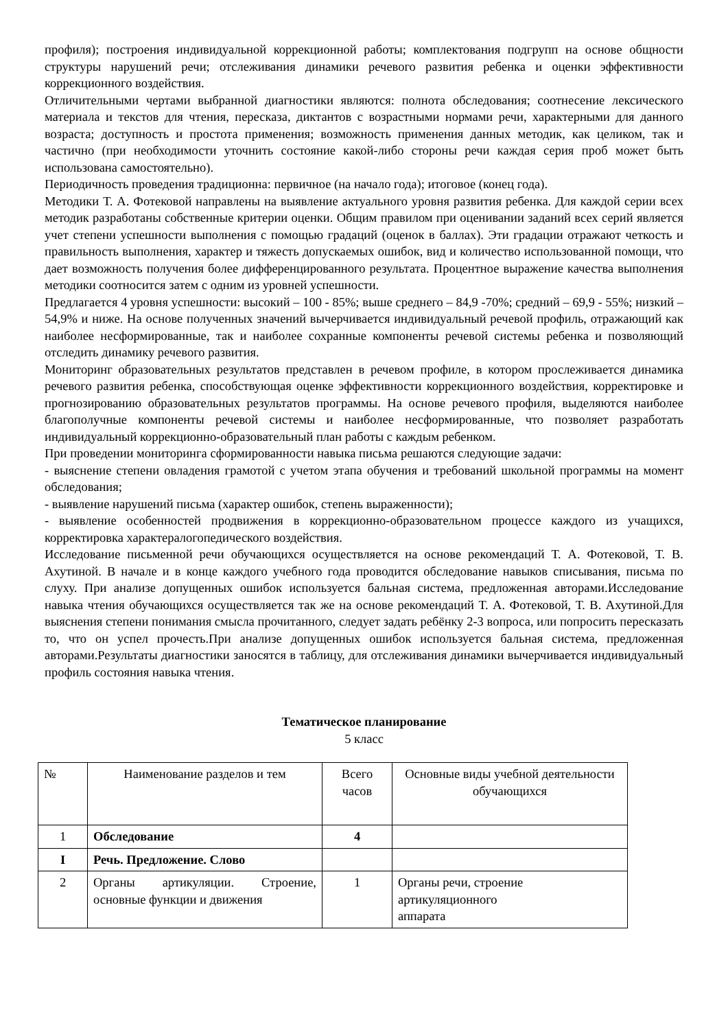профиля); построения индивидуальной коррекционной работы; комплектования подгрупп на основе общности структуры нарушений речи; отслеживания динамики речевого развития ребенка и оценки эффективности коррекционного воздействия.
Отличительными чертами выбранной диагностики являются: полнота обследования; соотнесение лексического материала и текстов для чтения, пересказа, диктантов с возрастными нормами речи, характерными для данного возраста; доступность и простота применения; возможность применения данных методик, как целиком, так и частично (при необходимости уточнить состояние какой-либо стороны речи каждая серия проб может быть использована самостоятельно).
Периодичность проведения традиционна: первичное (на начало года); итоговое (конец года).
Методики Т. А. Фотековой направлены на выявление актуального уровня развития ребенка. Для каждой серии всех методик разработаны собственные критерии оценки. Общим правилом при оценивании заданий всех серий является учет степени успешности выполнения с помощью градаций (оценок в баллах). Эти градации отражают четкость и правильность выполнения, характер и тяжесть допускаемых ошибок, вид и количество использованной помощи, что дает возможность получения более дифференцированного результата. Процентное выражение качества выполнения методики соотносится затем с одним из уровней успешности.
Предлагается 4 уровня успешности: высокий – 100 - 85%; выше среднего – 84,9 -70%; средний – 69,9 - 55%; низкий – 54,9% и ниже. На основе полученных значений вычерчивается индивидуальный речевой профиль, отражающий как наиболее несформированные, так и наиболее сохранные компоненты речевой системы ребенка и позволяющий отследить динамику речевого развития.
Мониторинг образовательных результатов представлен в речевом профиле, в котором прослеживается динамика речевого развития ребенка, способствующая оценке эффективности коррекционного воздействия, корректировке и прогнозированию образовательных результатов программы. На основе речевого профиля, выделяются наиболее благополучные компоненты речевой системы и наиболее несформированные, что позволяет разработать индивидуальный коррекционно-образовательный план работы с каждым ребенком.
При проведении мониторинга сформированности навыка письма решаются следующие задачи:
- выяснение степени овладения грамотой с учетом этапа обучения и требований школьной программы на момент обследования;
- выявление нарушений письма (характер ошибок, степень выраженности);
- выявление особенностей продвижения в коррекционно-образовательном процессе каждого из учащихся, корректировка характералогопедического воздействия.
Исследование письменной речи обучающихся осуществляется на основе рекомендаций Т. А. Фотековой, Т. В. Ахутиной. В начале и в конце каждого учебного года проводится обследование навыков списывания, письма по слуху. При анализе допущенных ошибок используется бальная система, предложенная авторами.Исследование навыка чтения обучающихся осуществляется так же на основе рекомендаций Т. А. Фотековой, Т. В. Ахутиной.Для выяснения степени понимания смысла прочитанного, следует задать ребёнку 2-3 вопроса, или попросить пересказать то, что он успел прочесть.При анализе допущенных ошибок используется бальная система, предложенная авторами.Результаты диагностики заносятся в таблицу, для отслеживания динамики вычерчивается индивидуальный профиль состояния навыка чтения.
Тематическое планирование
5 класс
| № | Наименование разделов и тем | Всего часов | Основные виды учебной деятельности обучающихся |
| --- | --- | --- | --- |
| 1 | Обследование | 4 | |
| I | Речь. Предложение. Слово | | |
| 2 | Органы артикуляции. Строение, основные функции и движения | 1 | Органы речи, строение артикуляционного аппарата |